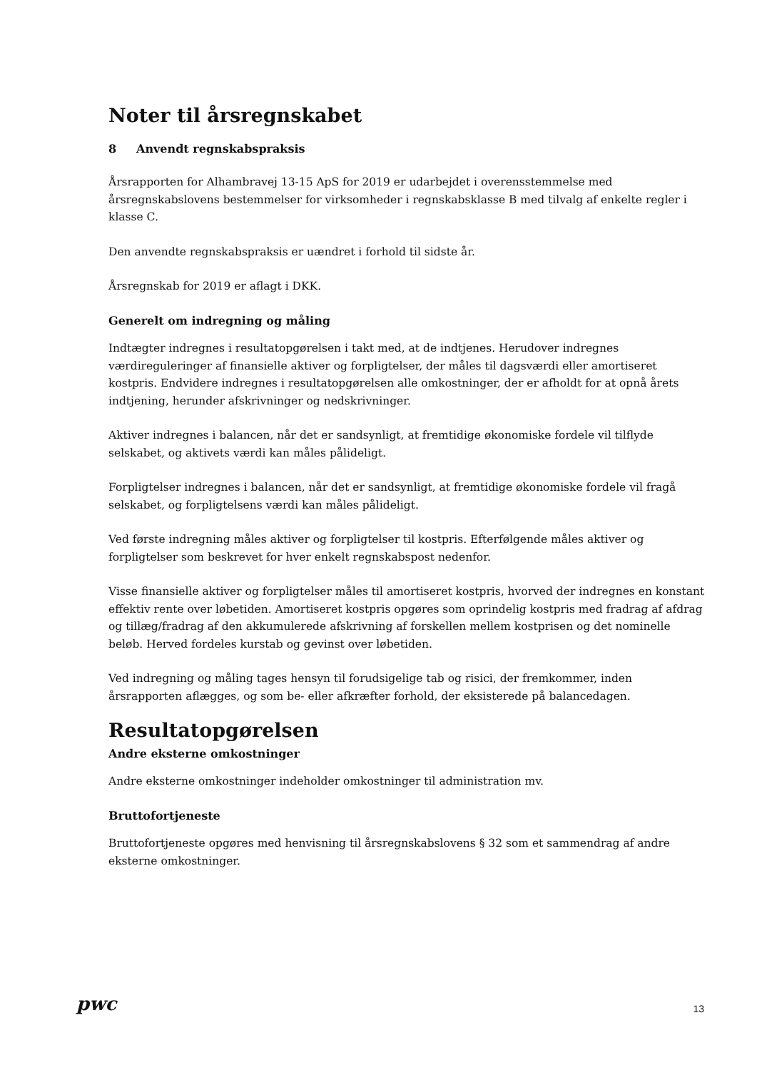Noter til årsregnskabet
8 Anvendt regnskabspraksis
Årsrapporten for Alhambravej 13-15 ApS for 2019 er udarbejdet i overensstemmelse med årsregnskabslovens bestemmelser for virksomheder i regnskabsklasse B med tilvalg af enkelte regler i klasse C.
Den anvendte regnskabspraksis er uændret i forhold til sidste år.
Årsregnskab for 2019 er aflagt i DKK.
Generelt om indregning og måling
Indtægter indregnes i resultatopgørelsen i takt med, at de indtjenes. Herudover indregnes værdireguleringer af finansielle aktiver og forpligtelser, der måles til dagsværdi eller amortiseret kostpris. Endvidere indregnes i resultatopgørelsen alle omkostninger, der er afholdt for at opnå årets indtjening, herunder afskrivninger og nedskrivninger.
Aktiver indregnes i balancen, når det er sandsynligt, at fremtidige økonomiske fordele vil tilflyde selskabet, og aktivets værdi kan måles pålideligt.
Forpligtelser indregnes i balancen, når det er sandsynligt, at fremtidige økonomiske fordele vil fragå selskabet, og forpligtelsens værdi kan måles pålideligt.
Ved første indregning måles aktiver og forpligtelser til kostpris. Efterfølgende måles aktiver og forpligtelser som beskrevet for hver enkelt regnskabspost nedenfor.
Visse finansielle aktiver og forpligtelser måles til amortiseret kostpris, hvorved der indregnes en konstant effektiv rente over løbetiden. Amortiseret kostpris opgøres som oprindelig kostpris med fradrag af afdrag og tillæg/fradrag af den akkumulerede afskrivning af forskellen mellem kostprisen og det nominelle beløb. Herved fordeles kurstab og gevinst over løbetiden.
Ved indregning og måling tages hensyn til forudsigelige tab og risici, der fremkommer, inden årsrapporten aflægges, og som be- eller afkræfter forhold, der eksisterede på balancedagen.
Resultatopgørelsen
Andre eksterne omkostninger
Andre eksterne omkostninger indeholder omkostninger til administration mv.
Bruttofortjeneste
Bruttofortjeneste opgøres med henvisning til årsregnskabslovens § 32 som et sammendrag af andre eksterne omkostninger.
pwc 13